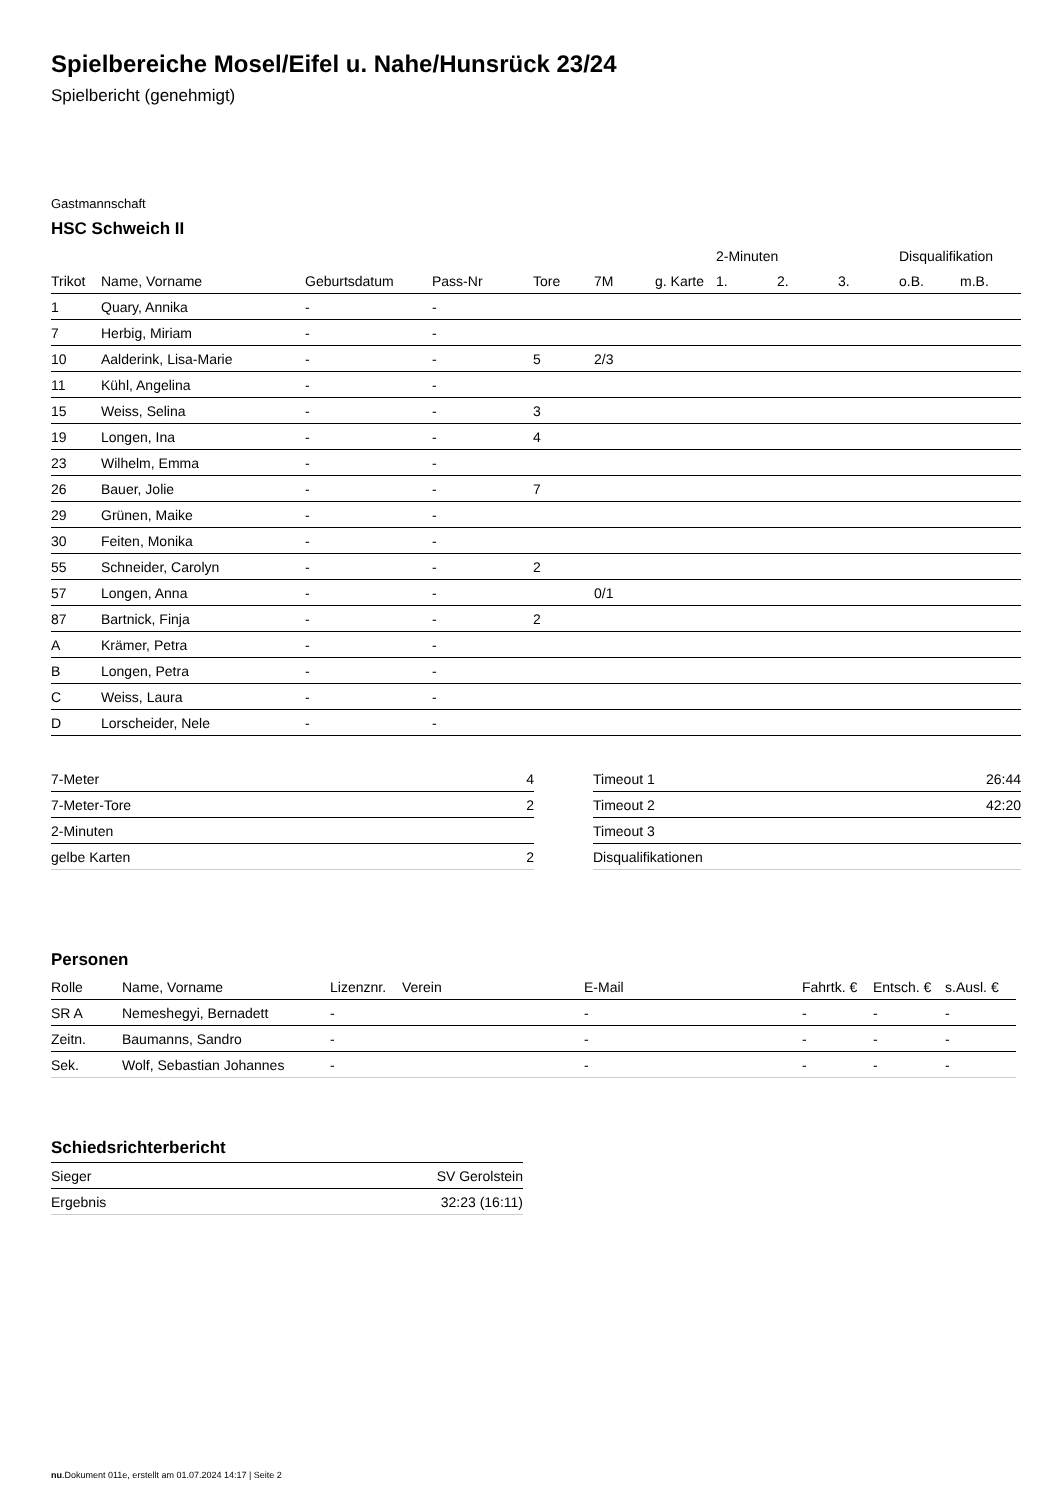Spielbereiche Mosel/Eifel u. Nahe/Hunsrück 23/24
Spielbericht (genehmigt)
Gastmannschaft
HSC Schweich II
| | | | | | | | 2-Minuten | | | Disqualifikation | |
| --- | --- | --- | --- | --- | --- | --- | --- | --- | --- | --- | --- |
| Trikot | Name, Vorname | Geburtsdatum | Pass-Nr | Tore | 7M | g. Karte | 1. | 2. | 3. | o.B. | m.B. |
| 1 | Quary, Annika | - | - | | | | | | | | |
| 7 | Herbig, Miriam | - | - | | | | | | | | |
| 10 | Aalderink, Lisa-Marie | - | - | 5 | 2/3 | | | | | | |
| 11 | Kühl, Angelina | - | - | | | | | | | | |
| 15 | Weiss, Selina | - | - | 3 | | | | | | | |
| 19 | Longen, Ina | - | - | 4 | | | | | | | |
| 23 | Wilhelm, Emma | - | - | | | | | | | | |
| 26 | Bauer, Jolie | - | - | 7 | | | | | | | |
| 29 | Grünen, Maike | - | - | | | | | | | | |
| 30 | Feiten, Monika | - | - | | | | | | | | |
| 55 | Schneider, Carolyn | - | - | 2 | | | | | | | |
| 57 | Longen, Anna | - | - | | 0/1 | | | | | | |
| 87 | Bartnick, Finja | - | - | 2 | | | | | | | |
| A | Krämer, Petra | - | - | | | | | | | | |
| B | Longen, Petra | - | - | | | | | | | | |
| C | Weiss, Laura | - | - | | | | | | | | |
| D | Lorscheider, Nele | - | - | | | | | | | | |
| 7-Meter | 4 |
| 7-Meter-Tore | 2 |
| 2-Minuten | |
| gelbe Karten | 2 |
| Timeout 1 | 26:44 |
| Timeout 2 | 42:20 |
| Timeout 3 | |
| Disqualifikationen | |
Personen
| Rolle | Name, Vorname | Lizenznr. | Verein | E-Mail | Fahrtk. € | Entsch. € | s.Ausl. € |
| --- | --- | --- | --- | --- | --- | --- | --- |
| SR A | Nemeshegyi, Bernadett | - | | - | - | - | - |
| Zeitn. | Baumanns, Sandro | - | | - | - | - | - |
| Sek. | Wolf, Sebastian Johannes | - | | - | - | - | - |
Schiedsrichterbericht
| Sieger | SV Gerolstein |
| Ergebnis | 32:23 (16:11) |
nu.Dokument 011e, erstellt am 01.07.2024 14:17 | Seite 2